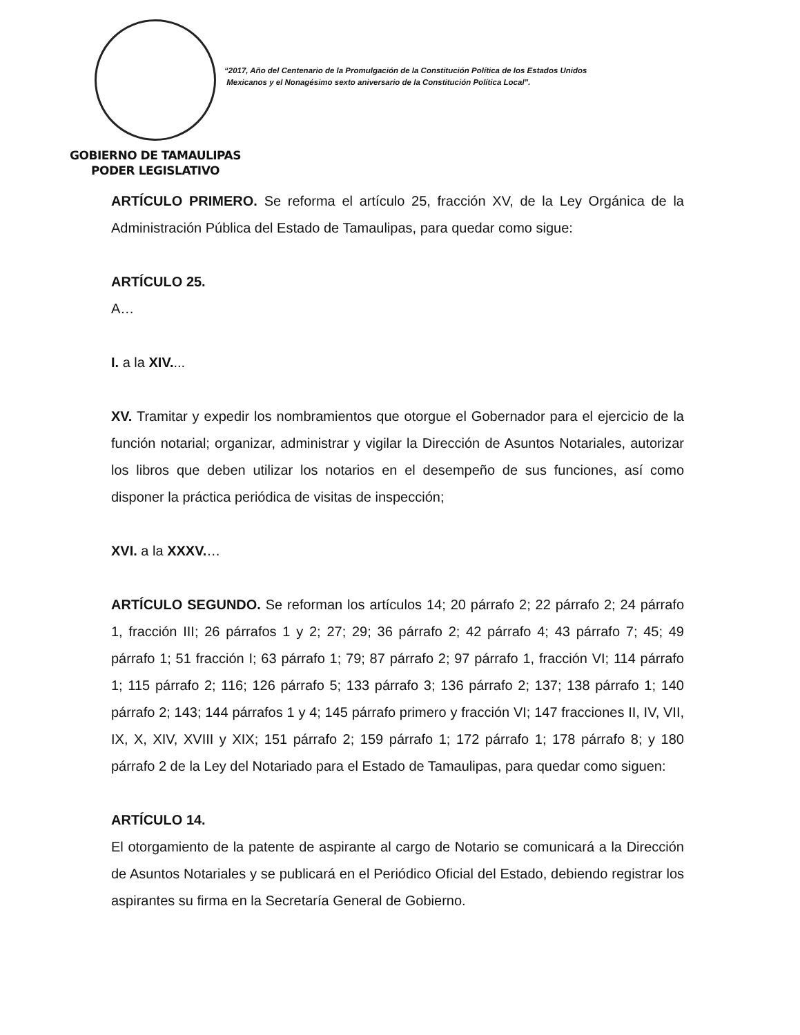GOBIERNO DE TAMAULIPAS
PODER LEGISLATIVO
“2017, Año del Centenario de la Promulgación de la Constitución Política de los Estados Unidos
Mexicanos y el Nonagésimo sexto aniversario de la Constitución Política Local”.
ARTÍCULO PRIMERO. Se reforma el artículo 25, fracción XV, de la Ley Orgánica de la Administración Pública del Estado de Tamaulipas, para quedar como sigue:
ARTÍCULO 25.
A…
I. a la XIV....
XV. Tramitar y expedir los nombramientos que otorgue el Gobernador para el ejercicio de la función notarial; organizar, administrar y vigilar la Dirección de Asuntos Notariales, autorizar los libros que deben utilizar los notarios en el desempeño de sus funciones, así como disponer la práctica periódica de visitas de inspección;
XVI. a la XXXV.…
ARTÍCULO SEGUNDO. Se reforman los artículos 14; 20 párrafo 2; 22 párrafo 2; 24 párrafo 1, fracción III; 26 párrafos 1 y 2; 27; 29; 36 párrafo 2; 42 párrafo 4; 43 párrafo 7; 45; 49 párrafo 1; 51 fracción I; 63 párrafo 1; 79; 87 párrafo 2; 97 párrafo 1, fracción VI; 114 párrafo 1; 115 párrafo 2; 116; 126 párrafo 5; 133 párrafo 3; 136 párrafo 2; 137; 138 párrafo 1; 140 párrafo 2; 143; 144 párrafos 1 y 4; 145 párrafo primero y fracción VI; 147 fracciones II, IV, VII, IX, X, XIV, XVIII y XIX; 151 párrafo 2; 159 párrafo 1; 172 párrafo 1; 178 párrafo 8; y 180 párrafo 2 de la Ley del Notariado para el Estado de Tamaulipas, para quedar como siguen:
ARTÍCULO 14.
El otorgamiento de la patente de aspirante al cargo de Notario se comunicará a la Dirección de Asuntos Notariales y se publicará en el Periódico Oficial del Estado, debiendo registrar los aspirantes su firma en la Secretaría General de Gobierno.